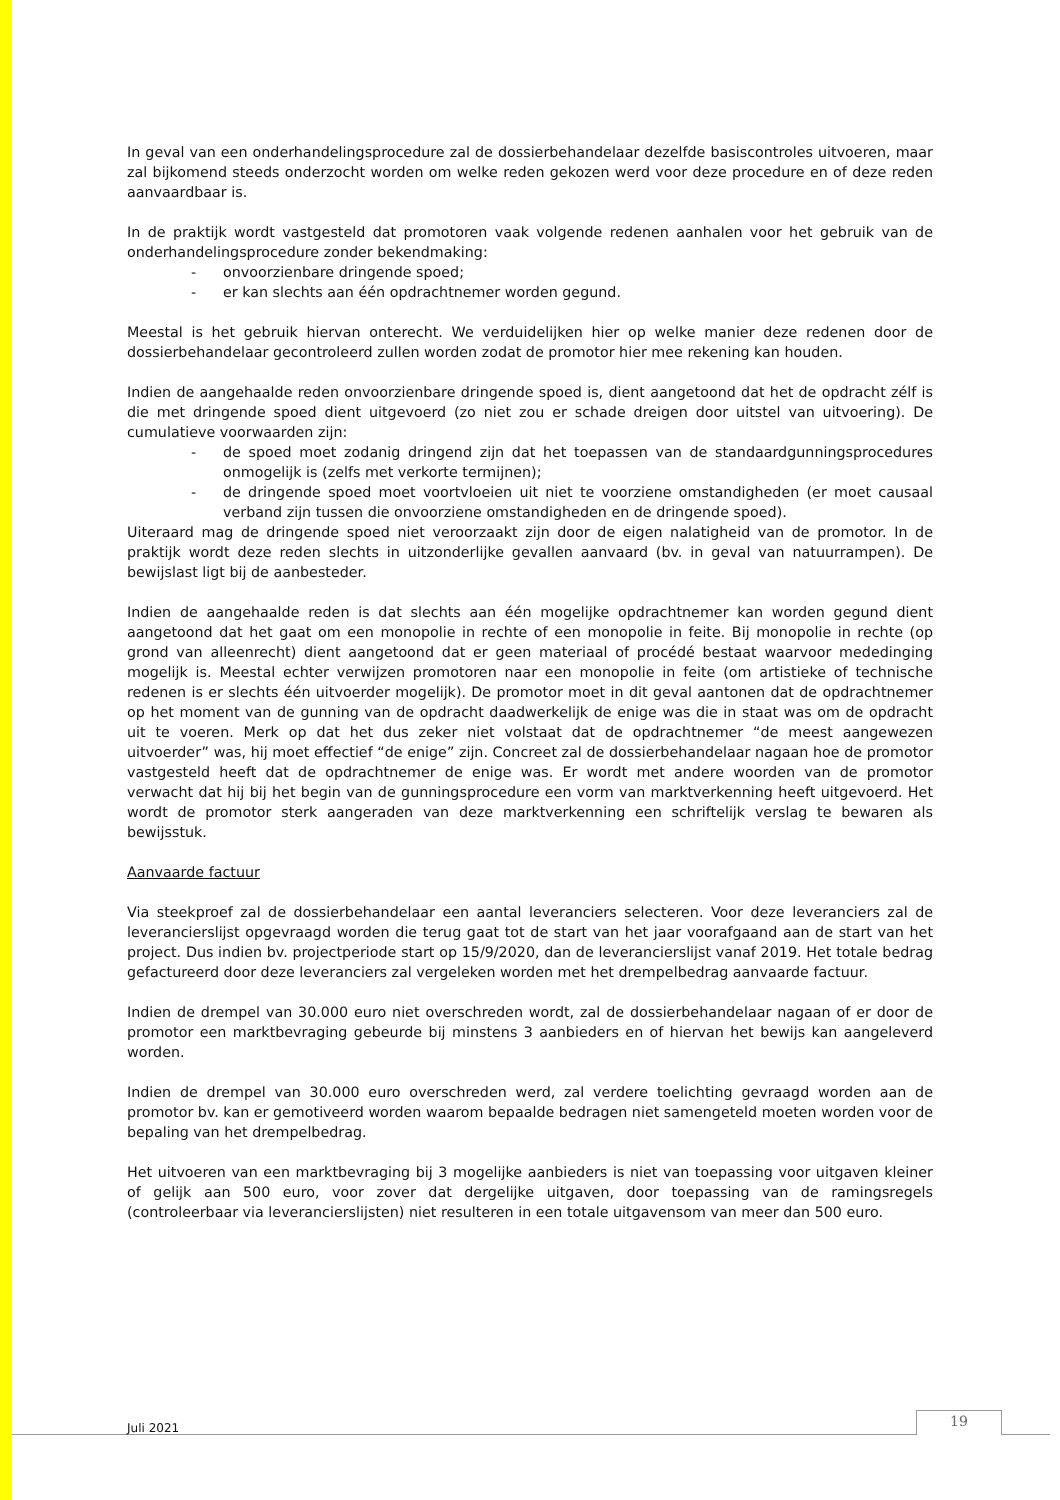In geval van een onderhandelingsprocedure zal de dossierbehandelaar dezelfde basiscontroles uitvoeren, maar zal bijkomend steeds onderzocht worden om welke reden gekozen werd voor deze procedure en of deze reden aanvaardbaar is.
In de praktijk wordt vastgesteld dat promotoren vaak volgende redenen aanhalen voor het gebruik van de onderhandelingsprocedure zonder bekendmaking:
- onvoorzienbare dringende spoed;
- er kan slechts aan één opdrachtnemer worden gegund.
Meestal is het gebruik hiervan onterecht. We verduidelijken hier op welke manier deze redenen door de dossierbehandelaar gecontroleerd zullen worden zodat de promotor hier mee rekening kan houden.
Indien de aangehaalde reden onvoorzienbare dringende spoed is, dient aangetoond dat het de opdracht zélf is die met dringende spoed dient uitgevoerd (zo niet zou er schade dreigen door uitstel van uitvoering). De cumulatieve voorwaarden zijn:
- de spoed moet zodanig dringend zijn dat het toepassen van de standaardgunningsprocedures onmogelijk is (zelfs met verkorte termijnen);
- de dringende spoed moet voortvloeien uit niet te voorziene omstandigheden (er moet causaal verband zijn tussen die onvoorziene omstandigheden en de dringende spoed).
Uiteraard mag de dringende spoed niet veroorzaakt zijn door de eigen nalatigheid van de promotor. In de praktijk wordt deze reden slechts in uitzonderlijke gevallen aanvaard (bv. in geval van natuurrampen). De bewijslast ligt bij de aanbesteder.
Indien de aangehaalde reden is dat slechts aan één mogelijke opdrachtnemer kan worden gegund dient aangetoond dat het gaat om een monopolie in rechte of een monopolie in feite. Bij monopolie in rechte (op grond van alleenrecht) dient aangetoond dat er geen materiaal of procédé bestaat waarvoor mededinging mogelijk is. Meestal echter verwijzen promotoren naar een monopolie in feite (om artistieke of technische redenen is er slechts één uitvoerder mogelijk). De promotor moet in dit geval aantonen dat de opdrachtnemer op het moment van de gunning van de opdracht daadwerkelijk de enige was die in staat was om de opdracht uit te voeren. Merk op dat het dus zeker niet volstaat dat de opdrachtnemer “de meest aangewezen uitvoerder” was, hij moet effectief “de enige” zijn. Concreet zal de dossierbehandelaar nagaan hoe de promotor vastgesteld heeft dat de opdrachtnemer de enige was. Er wordt met andere woorden van de promotor verwacht dat hij bij het begin van de gunningsprocedure een vorm van marktverkenning heeft uitgevoerd. Het wordt de promotor sterk aangeraden van deze marktverkenning een schriftelijk verslag te bewaren als bewijsstuk.
Aanvaarde factuur
Via steekproef zal de dossierbehandelaar een aantal leveranciers selecteren. Voor deze leveranciers zal de leverancierslijst opgevraagd worden die terug gaat tot de start van het jaar voorafgaand aan de start van het project. Dus indien bv. projectperiode start op 15/9/2020, dan de leverancierslijst vanaf 2019. Het totale bedrag gefactureerd door deze leveranciers zal vergeleken worden met het drempelbedrag aanvaarde factuur.
Indien de drempel van 30.000 euro niet overschreden wordt, zal de dossierbehandelaar nagaan of er door de promotor een marktbevraging gebeurde bij minstens 3 aanbieders en of hiervan het bewijs kan aangeleverd worden.
Indien de drempel van 30.000 euro overschreden werd, zal verdere toelichting gevraagd worden aan de promotor bv. kan er gemotiveerd worden waarom bepaalde bedragen niet samengeteld moeten worden voor de bepaling van het drempelbedrag.
Het uitvoeren van een marktbevraging bij 3 mogelijke aanbieders is niet van toepassing voor uitgaven kleiner of gelijk aan 500 euro, voor zover dat dergelijke uitgaven, door toepassing van de ramingsregels (controleerbaar via leverancierslijsten) niet resulteren in een totale uitgavensom van meer dan 500 euro.
Juli 2021 19